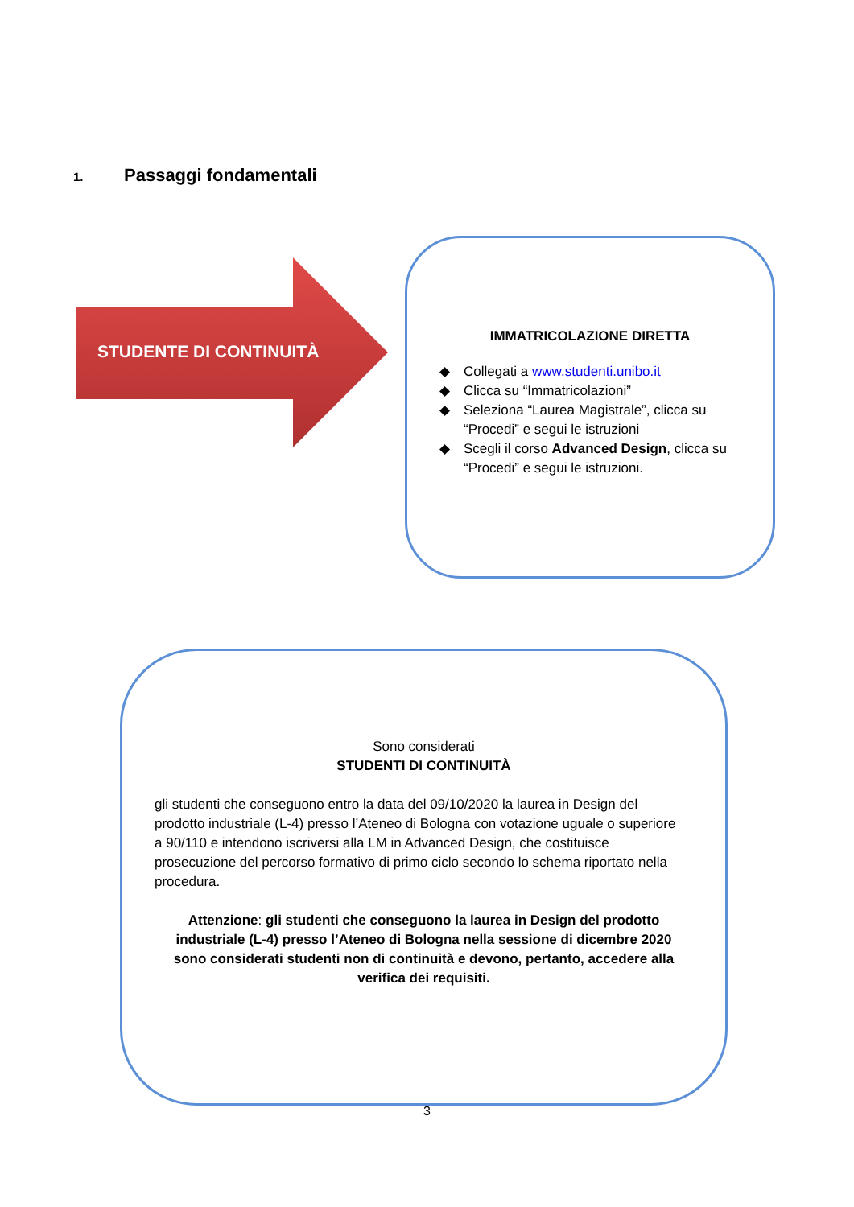1. Passaggi fondamentali
STUDENTE DI CONTINUITÀ
IMMATRICOLAZIONE DIRETTA
◆ Collegati a www.studenti.unibo.it
◆ Clicca su “Immatricolazioni”
◆ Seleziona “Laurea Magistrale”, clicca su “Procedi” e segui le istruzioni
◆ Scegli il corso Advanced Design, clicca su “Procedi” e segui le istruzioni.
Sono considerati
STUDENTI DI CONTINUITÀ
gli studenti che conseguono entro la data del 09/10/2020 la laurea in Design del prodotto industriale (L-4) presso l’Ateneo di Bologna con votazione uguale o superiore a 90/110 e intendono iscriversi alla LM in Advanced Design, che costituisce prosecuzione del percorso formativo di primo ciclo secondo lo schema riportato nella procedura.
Attenzione: gli studenti che conseguono la laurea in Design del prodotto industriale (L-4) presso l’Ateneo di Bologna nella sessione di dicembre 2020 sono considerati studenti non di continuità e devono, pertanto, accedere alla verifica dei requisiti.
3